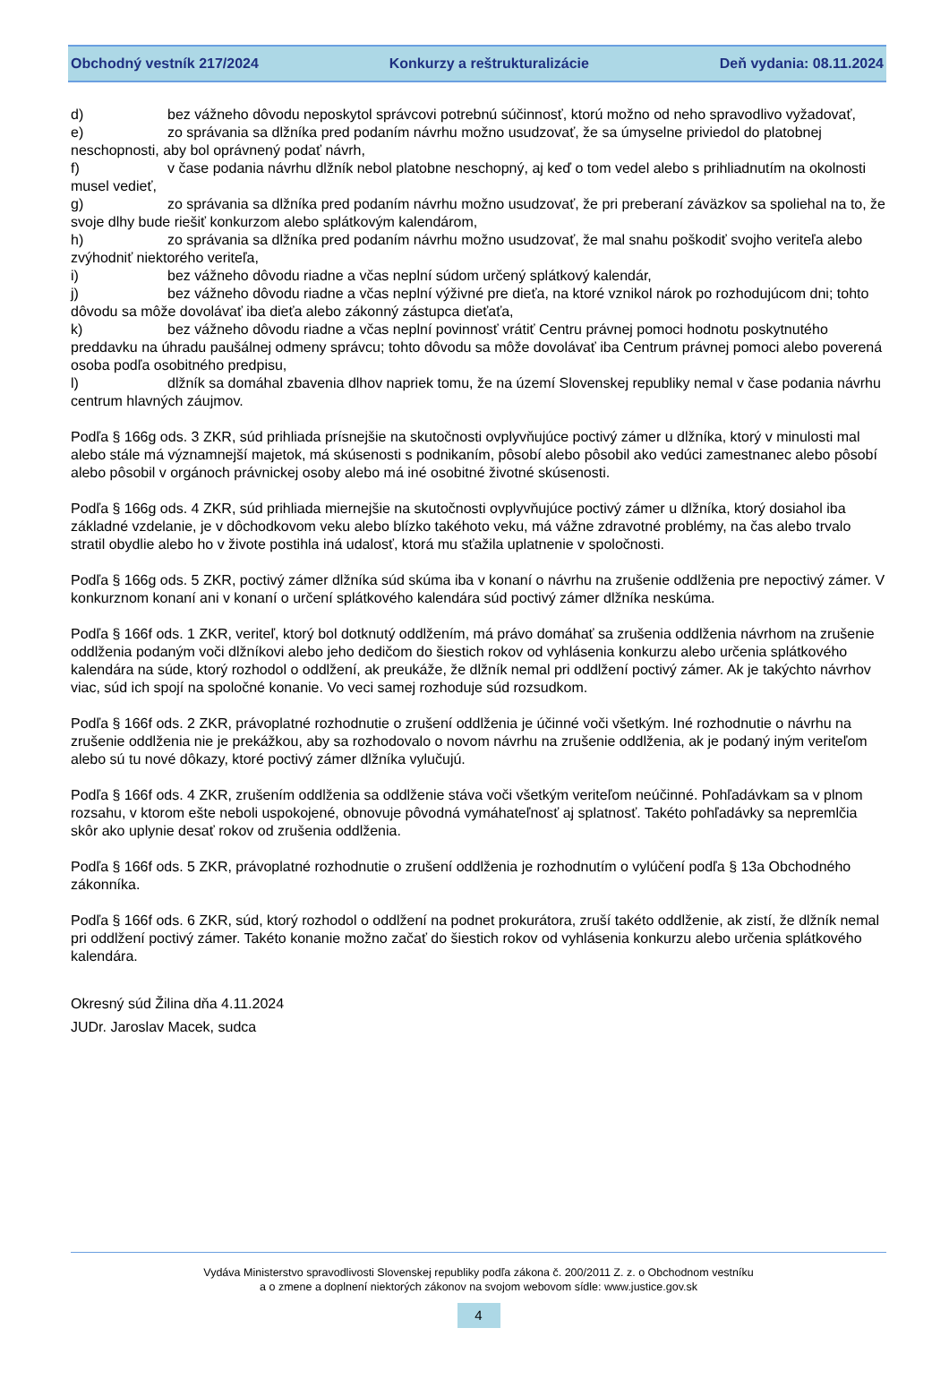Obchodný vestník 217/2024 Konkurzy a reštrukturalizácie Deň vydania: 08.11.2024
d) bez vážneho dôvodu neposkytol správcovi potrebnú súčinnosť, ktorú možno od neho spravodlivo vyžadovať,
e) zo správania sa dlžníka pred podaním návrhu možno usudzovať, že sa úmyselne priviedol do platobnej neschopnosti, aby bol oprávnený podať návrh,
f) v čase podania návrhu dlžník nebol platobne neschopný, aj keď o tom vedel alebo s prihliadnutím na okolnosti musel vedieť,
g) zo správania sa dlžníka pred podaním návrhu možno usudzovať, že pri preberaní záväzkov sa spoliehal na to, že svoje dlhy bude riešiť konkurzom alebo splátkovým kalendárom,
h) zo správania sa dlžníka pred podaním návrhu možno usudzovať, že mal snahu poškodiť svojho veriteľa alebo zvýhodniť niektorého veriteľa,
i) bez vážneho dôvodu riadne a včas neplní súdom určený splátkový kalendár,
j) bez vážneho dôvodu riadne a včas neplní výživné pre dieťa, na ktoré vznikol nárok po rozhodujúcom dni; tohto dôvodu sa môže dovolávať iba dieťa alebo zákonný zástupca dieťaťa,
k) bez vážneho dôvodu riadne a včas neplní povinnosť vrátiť Centru právnej pomoci hodnotu poskytnutého preddavku na úhradu paušálnej odmeny správcu; tohto dôvodu sa môže dovolávať iba Centrum právnej pomoci alebo poverená osoba podľa osobitného predpisu,
l) dlžník sa domáhal zbavenia dlhov napriek tomu, že na území Slovenskej republiky nemal v čase podania návrhu centrum hlavných záujmov.
Podľa § 166g ods. 3 ZKR, súd prihliada prísnejšie na skutočnosti ovplyvňujúce poctivý zámer u dlžníka, ktorý v minulosti mal alebo stále má významnejší majetok, má skúsenosti s podnikaním, pôsobí alebo pôsobil ako vedúci zamestnanec alebo pôsobí alebo pôsobil v orgánoch právnickej osoby alebo má iné osobitné životné skúsenosti.
Podľa § 166g ods. 4 ZKR, súd prihliada miernejšie na skutočnosti ovplyvňujúce poctivý zámer u dlžníka, ktorý dosiahol iba základné vzdelanie, je v dôchodkovom veku alebo blízko takéhoto veku, má vážne zdravotné problémy, na čas alebo trvalo stratil obydlie alebo ho v živote postihla iná udalosť, ktorá mu sťažila uplatnenie v spoločnosti.
Podľa § 166g ods. 5 ZKR, poctivý zámer dlžníka súd skúma iba v konaní o návrhu na zrušenie oddlženia pre nepoctivý zámer. V konkurznom konaní ani v konaní o určení splátkového kalendára súd poctivý zámer dlžníka neskúma.
Podľa § 166f ods. 1 ZKR, veriteľ, ktorý bol dotknutý oddlžením, má právo domáhať sa zrušenia oddlženia návrhom na zrušenie oddlženia podaným voči dlžníkovi alebo jeho dedičom do šiestich rokov od vyhlásenia konkurzu alebo určenia splátkového kalendára na súde, ktorý rozhodol o oddlžení, ak preukáže, že dlžník nemal pri oddlžení poctivý zámer. Ak je takýchto návrhov viac, súd ich spojí na spoločné konanie. Vo veci samej rozhoduje súd rozsudkom.
Podľa § 166f ods. 2 ZKR, právoplatné rozhodnutie o zrušení oddlženia je účinné voči všetkým. Iné rozhodnutie o návrhu na zrušenie oddlženia nie je prekážkou, aby sa rozhodovalo o novom návrhu na zrušenie oddlženia, ak je podaný iným veriteľom alebo sú tu nové dôkazy, ktoré poctivý zámer dlžníka vylučujú.
Podľa § 166f ods. 4 ZKR, zrušením oddlženia sa oddlženie stáva voči všetkým veriteľom neúčinné. Pohľadávkam sa v plnom rozsahu, v ktorom ešte neboli uspokojené, obnovuje pôvodná vymáhateľnosť aj splatnosť. Takéto pohľadávky sa nepremlčia skôr ako uplynie desať rokov od zrušenia oddlženia.
Podľa § 166f ods. 5 ZKR, právoplatné rozhodnutie o zrušení oddlženia je rozhodnutím o vylúčení podľa § 13a Obchodného zákonníka.
Podľa § 166f ods. 6 ZKR, súd, ktorý rozhodol o oddlžení na podnet prokurátora, zruší takéto oddlženie, ak zistí, že dlžník nemal pri oddlžení poctivý zámer. Takéto konanie možno začať do šiestich rokov od vyhlásenia konkurzu alebo určenia splátkového kalendára.
Okresný súd Žilina dňa 4.11.2024
JUDr. Jaroslav Macek, sudca
Vydáva Ministerstvo spravodlivosti Slovenskej republiky podľa zákona č. 200/2011 Z. z. o Obchodnom vestníku
a o zmene a doplnení niektorých zákonov na svojom webovom sídle: www.justice.gov.sk
4